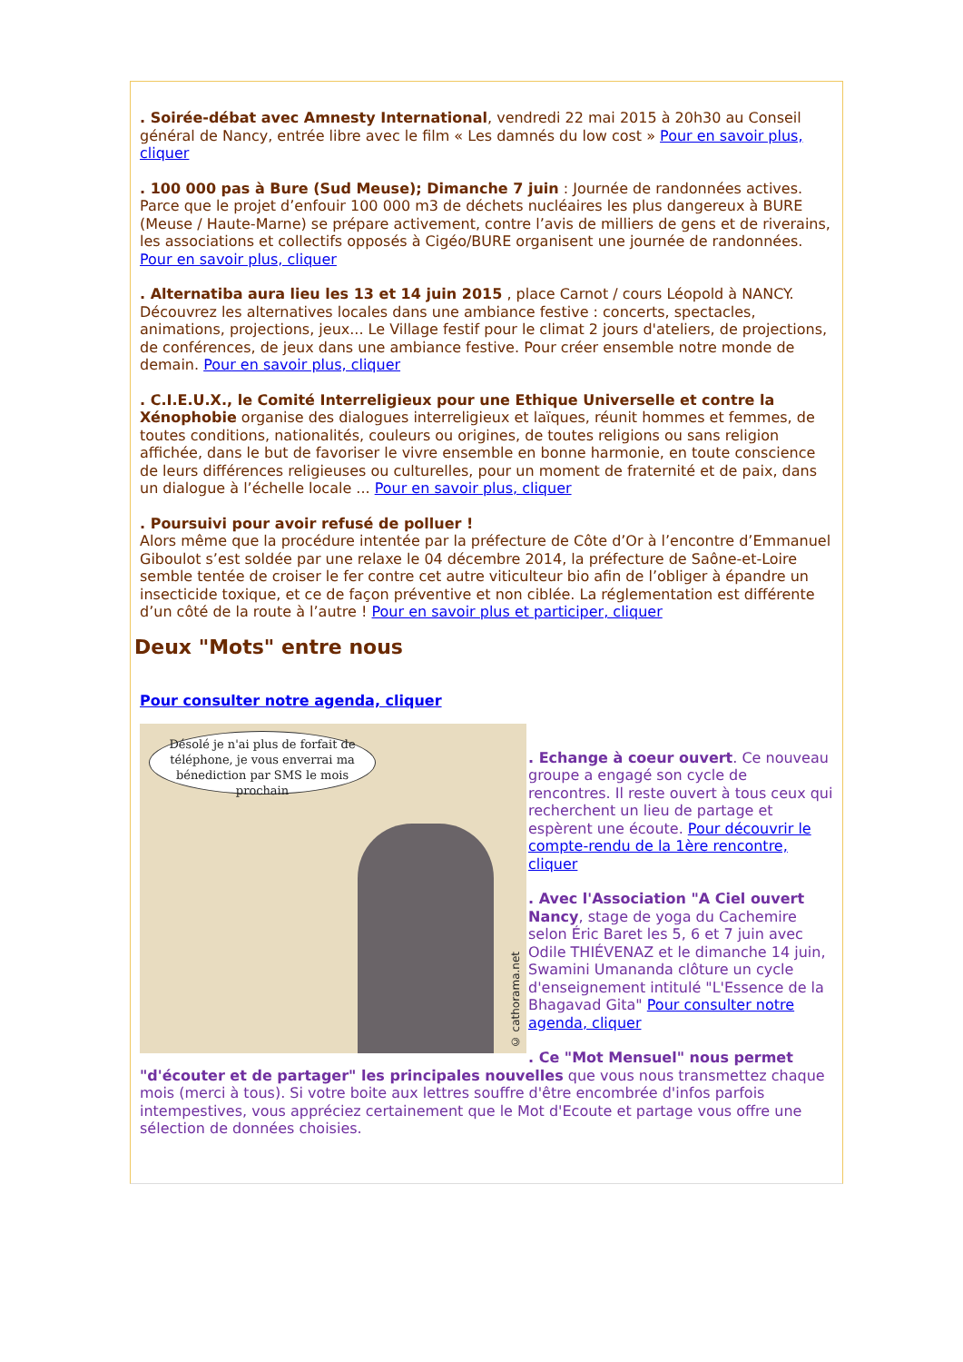. Soirée-débat avec Amnesty International, vendredi 22 mai 2015 à 20h30 au Conseil général de Nancy, entrée libre avec le film « Les damnés du low cost » Pour en savoir plus, cliquer
. 100 000 pas à Bure (Sud Meuse); Dimanche 7 juin : Journée de randonnées actives. Parce que le projet d’enfouir 100 000 m3 de déchets nucléaires les plus dangereux à BURE (Meuse / Haute-Marne) se prépare activement, contre l’avis de milliers de gens et de riverains, les associations et collectifs opposés à Cigéo/BURE organisent une journée de randonnées. Pour en savoir plus, cliquer
. Alternatiba aura lieu les 13 et 14 juin 2015 , place Carnot / cours Léopold à NANCY. Découvrez les alternatives locales dans une ambiance festive : concerts, spectacles, animations, projections, jeux... Le Village festif pour le climat 2 jours d'ateliers, de projections, de conférences, de jeux dans une ambiance festive. Pour créer ensemble notre monde de demain. Pour en savoir plus, cliquer
. C.I.E.U.X., le Comité Interreligieux pour une Ethique Universelle et contre la Xénophobie organise des dialogues interreligieux et laïques, réunit hommes et femmes, de toutes conditions, nationalités, couleurs ou origines, de toutes religions ou sans religion affichée, dans le but de favoriser le vivre ensemble en bonne harmonie, en toute conscience de leurs différences religieuses ou culturelles, pour un moment de fraternité et de paix, dans un dialogue à l’échelle locale ... Pour en savoir plus, cliquer
. Poursuivi pour avoir refusé de polluer !
Alors même que la procédure intentée par la préfecture de Côte d’Or à l’encontre d’Emmanuel Giboulot s’est soldée par une relaxe le 04 décembre 2014, la préfecture de Saône-et-Loire semble tentée de croiser le fer contre cet autre viticulteur bio afin de l’obliger à épandre un insecticide toxique, et ce de façon préventive et non ciblée. La réglementation est différente d’un côté de la route à l’autre ! Pour en savoir plus et participer, cliquer
Deux "Mots" entre nous
Pour consulter notre agenda, cliquer
Désolé je n'ai plus de forfait de téléphone, je vous enverrai ma bénediction par SMS le mois prochain
© cathorama.net
. Echange à coeur ouvert. Ce nouveau groupe a engagé son cycle de rencontres. Il reste ouvert à tous ceux qui recherchent un lieu de partage et espèrent une écoute. Pour découvrir le compte-rendu de la 1ère rencontre, cliquer
. Avec l'Association "A Ciel ouvert Nancy, stage de yoga du Cachemire selon Éric Baret les 5, 6 et 7 juin avec Odile THIÉVENAZ et le dimanche 14 juin, Swamini Umananda clôture un cycle d'enseignement intitulé "L'Essence de la Bhagavad Gita" Pour consulter notre agenda, cliquer
. Ce "Mot Mensuel" nous permet "d'écouter et de partager" les principales nouvelles que vous nous transmettez chaque mois (merci à tous). Si votre boite aux lettres souffre d'être encombrée d'infos parfois intempestives, vous appréciez certainement que le Mot d'Ecoute et partage vous offre une sélection de données choisies.